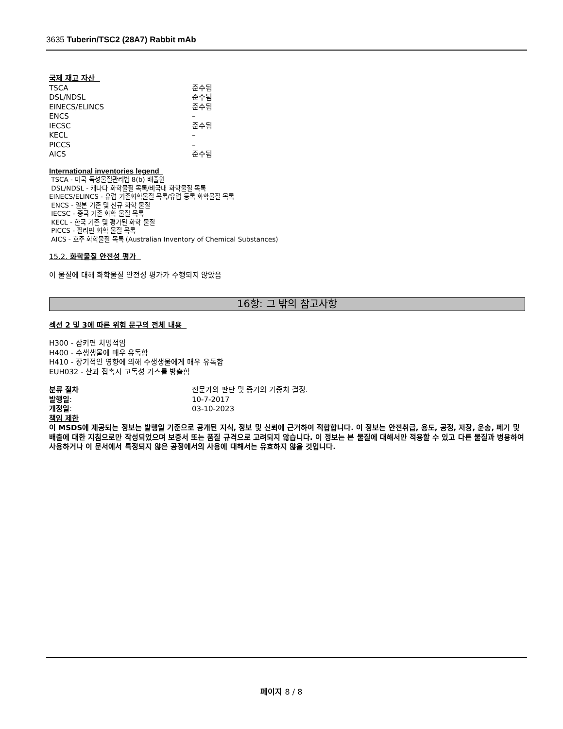3635 Tuberin/TSC2 (28A7) Rabbit mAb
국제 재고 자산
| TSCA | 준수됨 |
| DSL/NDSL | 준수됨 |
| EINECS/ELINCS | 준수됨 |
| ENCS | – |
| IECSC | 준수됨 |
| KECL | – |
| PICCS | – |
| AICS | 준수됨 |
International inventories legend
TSCA - 미국 독성물질관리법 8(b) 배출원
DSL/NDSL - 캐나다 화학물질 목록/비국내 화학물질 목록
EINECS/ELINCS - 유럽 기존화학물질 목록/유럽 등록 화학물질 목록
ENCS - 일본 기존 및 신규 화학 물질
IECSC - 중국 기존 화학 물질 목록
KECL - 한국 기존 및 평가된 화학 물질
PICCS - 필리핀 화학 물질 목록
AICS - 호주 화학물질 목록 (Australian Inventory of Chemical Substances)
15.2. 화학물질 안전성 평가
이 물질에 대해 화학물질 안전성 평가가 수행되지 않았음
16항: 그 밖의 참고사항
섹션 2 및 3에 따른 위험 문구의 전체 내용
H300 - 삼키면 치명적임
H400 - 수생생물에 매우 유독함
H410 - 장기적인 영향에 의해 수생생물에게 매우 유독함
EUH032 - 산과 접촉시 고독성 가스를 방출함
| 분류 절차 | 전문가의 판단 및 증거의 가중치 결정. |
| 발행일 : | 10-7-2017 |
| 개정일 : | 03-10-2023 |
책임 제한
이 MSDS에 제공되는 정보는 발행일 기준으로 공개된 지식, 정보 및 신뢰에 근거하여 적합합니다. 이 정보는 안전취급, 용도, 공정, 저장, 운송, 폐기 및 배출에 대한 지침으로만 작성되었으며 보증서 또는 품질 규격으로 고려되지 않습니다. 이 정보는 본 물질에 대해서만 적용할 수 있고 다른 물질과 병용하여 사용하거나 이 문서에서 특정되지 않은 공정에서의 사용에 대해서는 유효하지 않을 것입니다.
페이지 8 / 8